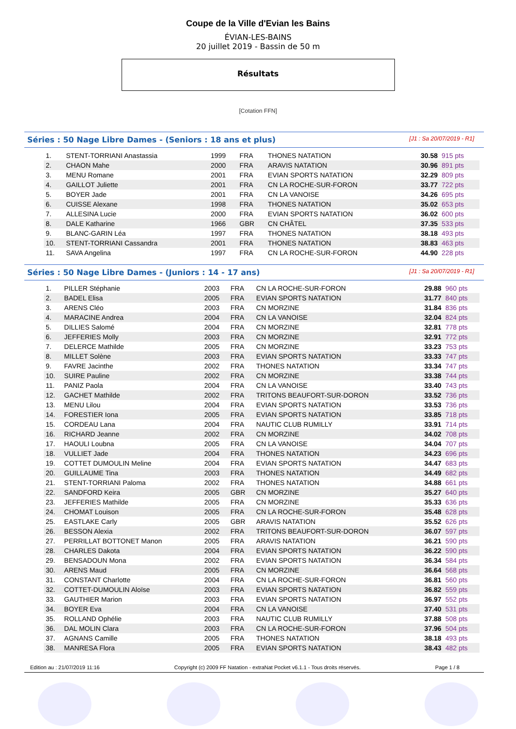Coupe de la Ville d'Evian les Bains
ÉVIAN-LES-BAINS
20 juillet 2019 - Bassin de 50 m
Résultats
[Cotation FFN]
Séries : 50 Nage Libre Dames - (Seniors : 18 ans et plus) [J1 : Sa 20/07/2019 - R1]
| 1. | STENT-TORRIANI Anastassia | 1999 | FRA | THONES NATATION | 30.58 | 915 pts |
| 2. | CHAON Mahe | 2000 | FRA | ARAVIS NATATION | 30.96 | 891 pts |
| 3. | MENU Romane | 2001 | FRA | EVIAN SPORTS NATATION | 32.29 | 809 pts |
| 4. | GAILLOT Juliette | 2001 | FRA | CN LA ROCHE-SUR-FORON | 33.77 | 722 pts |
| 5. | BOYER Jade | 2001 | FRA | CN LA VANOISE | 34.26 | 695 pts |
| 6. | CUISSE Alexane | 1998 | FRA | THONES NATATION | 35.02 | 653 pts |
| 7. | ALLESINA Lucie | 2000 | FRA | EVIAN SPORTS NATATION | 36.02 | 600 pts |
| 8. | DALE Katharine | 1966 | GBR | CN CHÂTEL | 37.35 | 533 pts |
| 9. | BLANC-GARIN Léa | 1997 | FRA | THONES NATATION | 38.18 | 493 pts |
| 10. | STENT-TORRIANI Cassandra | 2001 | FRA | THONES NATATION | 38.83 | 463 pts |
| 11. | SAVA Angelina | 1997 | FRA | CN LA ROCHE-SUR-FORON | 44.90 | 228 pts |
Séries : 50 Nage Libre Dames - (Juniors : 14 - 17 ans) [J1 : Sa 20/07/2019 - R1]
| 1. | PILLER Stéphanie | 2003 | FRA | CN LA ROCHE-SUR-FORON | 29.88 | 960 pts |
| 2. | BADEL Elisa | 2005 | FRA | EVIAN SPORTS NATATION | 31.77 | 840 pts |
| 3. | ARENS Cléo | 2003 | FRA | CN MORZINE | 31.84 | 836 pts |
| 4. | MARACINE Andrea | 2004 | FRA | CN LA VANOISE | 32.04 | 824 pts |
| 5. | DILLIES Salomé | 2004 | FRA | CN MORZINE | 32.81 | 778 pts |
| 6. | JEFFERIES Molly | 2003 | FRA | CN MORZINE | 32.91 | 772 pts |
| 7. | DELERCE Mathilde | 2005 | FRA | CN MORZINE | 33.23 | 753 pts |
| 8. | MILLET Solène | 2003 | FRA | EVIAN SPORTS NATATION | 33.33 | 747 pts |
| 9. | FAVRE Jacinthe | 2002 | FRA | THONES NATATION | 33.34 | 747 pts |
| 10. | SUIRE Pauline | 2002 | FRA | CN MORZINE | 33.38 | 744 pts |
| 11. | PANIZ Paola | 2004 | FRA | CN LA VANOISE | 33.40 | 743 pts |
| 12. | GACHET Mathilde | 2002 | FRA | TRITONS BEAUFORT-SUR-DORON | 33.52 | 736 pts |
| 13. | MENU Lilou | 2004 | FRA | EVIAN SPORTS NATATION | 33.53 | 736 pts |
| 14. | FORESTIER Iona | 2005 | FRA | EVIAN SPORTS NATATION | 33.85 | 718 pts |
| 15. | CORDEAU Lana | 2004 | FRA | NAUTIC CLUB RUMILLY | 33.91 | 714 pts |
| 16. | RICHARD Jeanne | 2002 | FRA | CN MORZINE | 34.02 | 708 pts |
| 17. | HAOULI Loubna | 2005 | FRA | CN LA VANOISE | 34.04 | 707 pts |
| 18. | VULLIET Jade | 2004 | FRA | THONES NATATION | 34.23 | 696 pts |
| 19. | COTTET DUMOULIN Meline | 2004 | FRA | EVIAN SPORTS NATATION | 34.47 | 683 pts |
| 20. | GUILLAUME Tina | 2003 | FRA | THONES NATATION | 34.49 | 682 pts |
| 21. | STENT-TORRIANI Paloma | 2002 | FRA | THONES NATATION | 34.88 | 661 pts |
| 22. | SANDFORD Keira | 2005 | GBR | CN MORZINE | 35.27 | 640 pts |
| 23. | JEFFERIES Mathilde | 2005 | FRA | CN MORZINE | 35.33 | 636 pts |
| 24. | CHOMAT Louison | 2005 | FRA | CN LA ROCHE-SUR-FORON | 35.48 | 628 pts |
| 25. | EASTLAKE Carly | 2005 | GBR | ARAVIS NATATION | 35.52 | 626 pts |
| 26. | BESSON Alexia | 2002 | FRA | TRITONS BEAUFORT-SUR-DORON | 36.07 | 597 pts |
| 27. | PERRILLAT BOTTONET Manon | 2005 | FRA | ARAVIS NATATION | 36.21 | 590 pts |
| 28. | CHARLES Dakota | 2004 | FRA | EVIAN SPORTS NATATION | 36.22 | 590 pts |
| 29. | BENSADOUN Mona | 2002 | FRA | EVIAN SPORTS NATATION | 36.34 | 584 pts |
| 30. | ARENS Maud | 2005 | FRA | CN MORZINE | 36.64 | 568 pts |
| 31. | CONSTANT Charlotte | 2004 | FRA | CN LA ROCHE-SUR-FORON | 36.81 | 560 pts |
| 32. | COTTET-DUMOULIN Aloïse | 2003 | FRA | EVIAN SPORTS NATATION | 36.82 | 559 pts |
| 33. | GAUTHIER Marion | 2003 | FRA | EVIAN SPORTS NATATION | 36.97 | 552 pts |
| 34. | BOYER Eva | 2004 | FRA | CN LA VANOISE | 37.40 | 531 pts |
| 35. | ROLLAND Ophélie | 2003 | FRA | NAUTIC CLUB RUMILLY | 37.88 | 508 pts |
| 36. | DAL MOLIN Clara | 2003 | FRA | CN LA ROCHE-SUR-FORON | 37.96 | 504 pts |
| 37. | AGNANS Camille | 2005 | FRA | THONES NATATION | 38.18 | 493 pts |
| 38. | MANRESA Flora | 2005 | FRA | EVIAN SPORTS NATATION | 38.43 | 482 pts |
Edition au : 21/07/2019 11:16 Copyright (c) 2009 FF Natation - extraNat Pocket v6.1.1 - Tous droits réservés. Page 1 / 8